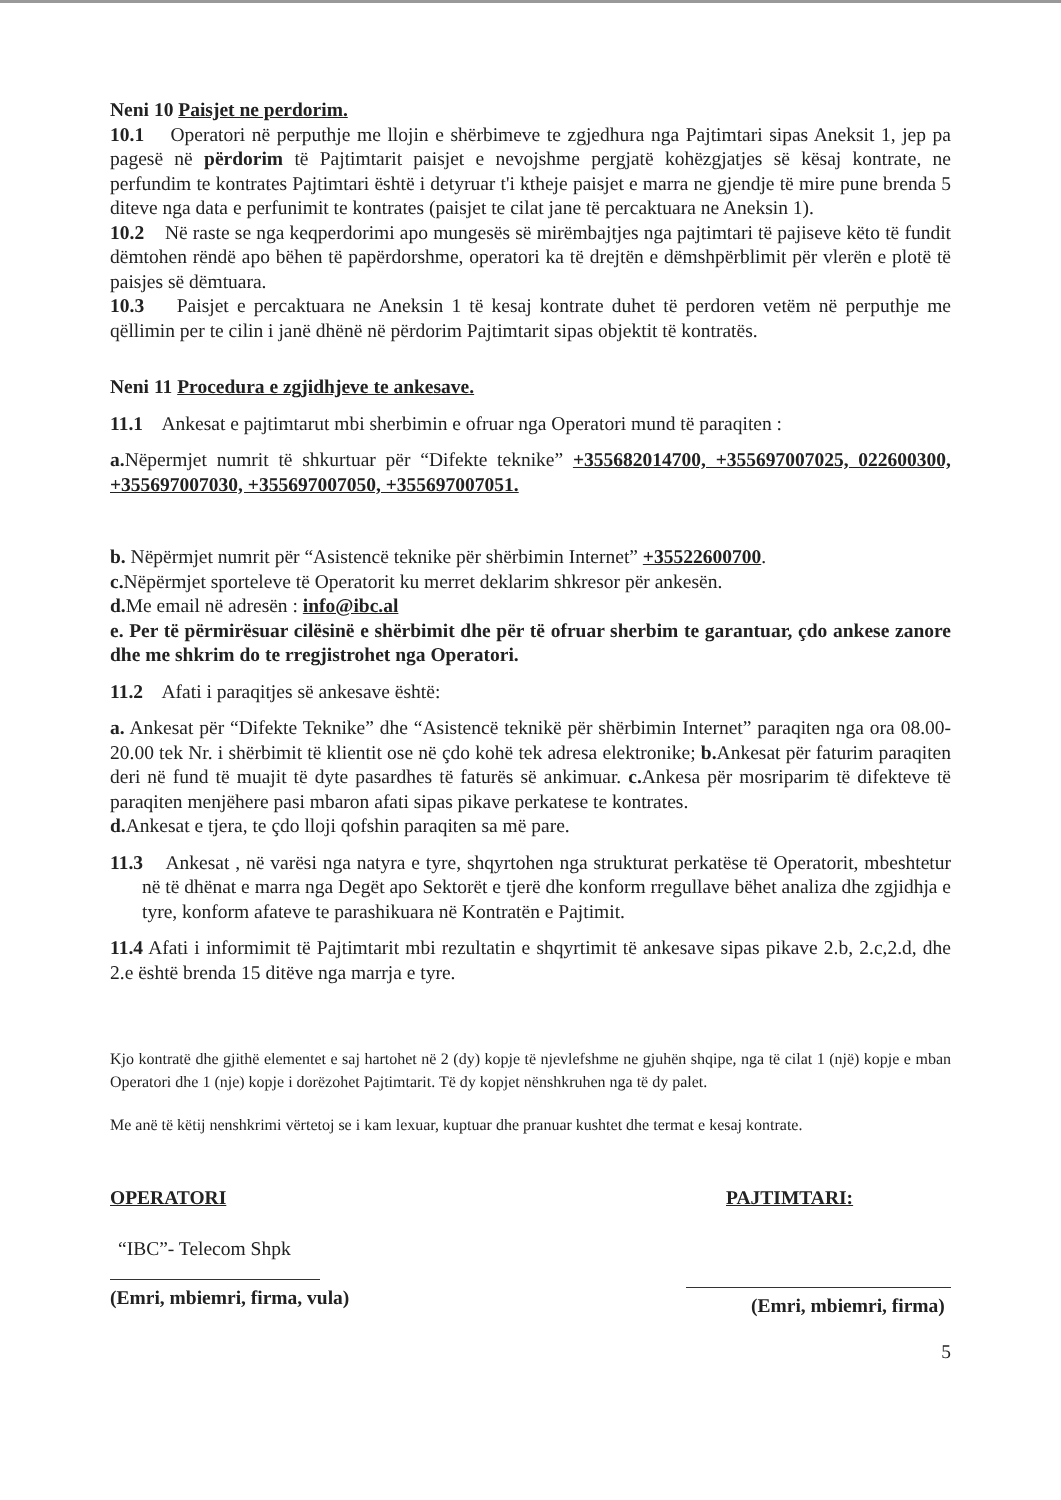Neni 10 Paisjet ne perdorim.
10.1 Operatori në perputhje me llojin e shërbimeve te zgjedhura nga Pajtimtari sipas Aneksit 1, jep pa pagesë në përdorim të Pajtimtarit paisjet e nevojshme pergjatë kohëzgjatjes së kësaj kontrate, ne perfundim te kontrates Pajtimtari është i detyruar t'i ktheje paisjet e marra ne gjendje të mire pune brenda 5 diteve nga data e perfunimit te kontrates (paisjet te cilat jane të percaktuara ne Aneksin 1).
10.2 Në raste se nga keqperdorimi apo mungesës së mirëmbajtjes nga pajtimtari të pajiseve këto të fundit dëmtohen rëndë apo bëhen të papërdorshme, operatori ka të drejtën e dëmshpërblimit për vlerën e plotë të paisjes së dëmtuara.
10.3 Paisjet e percaktuara ne Aneksin 1 të kesaj kontrate duhet të perdoren vetëm në perputhje me qëllimin per te cilin i janë dhënë në përdorim Pajtimtarit sipas objektit të kontratës.
Neni 11 Procedura e zgjidhjeve te ankesave.
11.1 Ankesat e pajtimtarut mbi sherbimin e ofruar nga Operatori mund të paraqiten :
a. Nëpermjet numrit të shkurtuar për “Difekte teknike” +355682014700, +355697007025, 022600300, +355697007030, +355697007050, +355697007051.
b. Nëpërmjet numrit për “Asistencë teknike për shërbimin Internet” +35522600700.
c. Nëpërmjet sporteleve të Operatorit ku merret deklarim shkresor për ankesën.
d. Me email në adresën : info@ibc.al
e. Per të përmirësuar cilësinë e shërbimit dhe për të ofruar sherbim te garantuar, çdo ankese zanore dhe me shkrim do te rregjistrohet nga Operatori.
11.2 Afati i paraqitjes së ankesave është:
a. Ankesat për “Difekte Teknike” dhe “Asistencë teknikë për shërbimin Internet” paraqiten nga ora 08.00-20.00 tek Nr. i shërbimit të klientit ose në çdo kohë tek adresa elektronike; b. Ankesat për faturim paraqiten deri në fund të muajit të dyte pasardhes të faturës së ankimuar. c. Ankesa për mosriparim të difekteve të paraqiten menjëhere pasi mbaron afati sipas pikave perkatese te kontrates.
d. Ankesat e tjera, te çdo lloji qofshin paraqiten sa më pare.
11.3 Ankesat , në varësi nga natyra e tyre, shqyrtohen nga strukturat perkatëse të Operatorit, mbeshtetur në të dhënat e marra nga Degët apo Sektorët e tjerë dhe konform rregullave bëhet analiza dhe zgjidhja e tyre, konform afateve te parashikuara në Kontratën e Pajtimit.
11.4 Afati i informimit të Pajtimtarit mbi rezultatin e shqyrtimit të ankesave sipas pikave 2.b, 2.c,2.d, dhe 2.e është brenda 15 ditëve nga marrja e tyre.
Kjo kontratë dhe gjithë elementet e saj hartohet në 2 (dy) kopje të njevlefshme ne gjuhën shqipe, nga të cilat 1 (një) kopje e mban Operatori dhe 1 (nje) kopje i dorëzohet Pajtimtarit. Të dy kopjet nënshkruhen nga të dy palet.
Me anë të këtij nenshkrimi vërtetoj se i kam lexuar, kuptuar dhe pranuar kushtet dhe termat e kesaj kontrate.
OPERATORI
“IBC”- Telecom Shpk
(Emri, mbiemri, firma, vula)
PAJTIMTARI:
(Emri, mbiemri, firma)
5